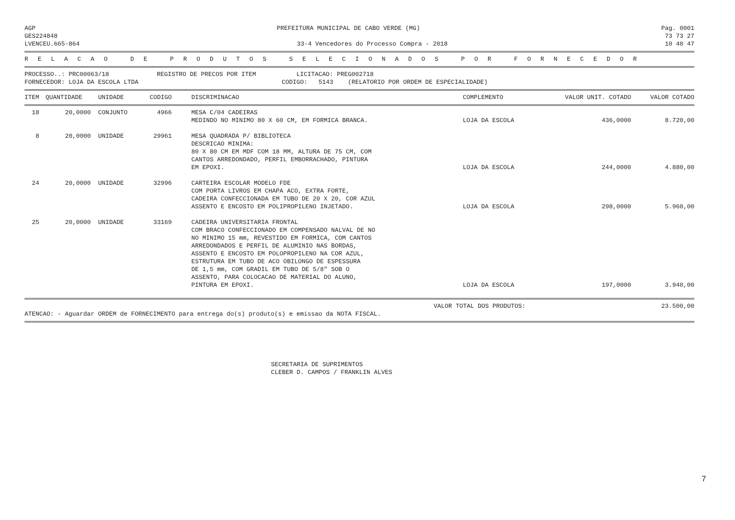AGP PREFEITURA MUNICIPAL DE CABO VERDE (MG) Pag. 0001
GES224848 73 73 27
LVENCEU.665-864 33-4 Vencedores do Processo Compra - 2018 10 40 47
R E L A C A O D E P R O D U T O S S E L E C I O N A D O S P O R F O R N E C E D O R
PROCESSO..: PRC00063/18 REGISTRO DE PRECOS POR ITEM LICITACAO: PREG002718 FORNECEDOR: LOJA DA ESCOLA LTDA CODIGO: 5143 (RELATORIO POR ORDEM DE ESPECIALIDADE)
| ITEM | QUANTIDADE | UNIDADE | CODIGO | DISCRIMINACAO | COMPLEMENTO | VALOR UNIT. COTADO | VALOR COTADO |
| --- | --- | --- | --- | --- | --- | --- | --- |
| 18 | 20,0000 | CONJUNTO | 4966 | MESA C/04 CADEIRAS MEDINDO NO MINIMO 80 X 60 CM, EM FORMICA BRANCA. | LOJA DA ESCOLA | 436,0000 | 8.720,00 |
| 8 | 20,0000 | UNIDADE | 29961 | MESA QUADRADA P/ BIBLIOTECA DESCRICAO MINIMA: 80 X 80 CM EM MDF COM 18 MM, ALTURA DE 75 CM, COM CANTOS ARREDONDADO, PERFIL EMBORRACHADO, PINTURA EM EPOXI. | LOJA DA ESCOLA | 244,0000 | 4.880,00 |
| 24 | 20,0000 | UNIDADE | 32996 | CARTEIRA ESCOLAR MODELO FDE COM PORTA LIVROS EM CHAPA ACO, EXTRA FORTE, CADEIRA CONFECCIONADA EM TUBO DE 20 X 20, COR AZUL ASSENTO E ENCOSTO EM POLIPROPILENO INJETADO. | LOJA DA ESCOLA | 298,0000 | 5.960,00 |
| 25 | 20,0000 | UNIDADE | 33169 | CADEIRA UNIVERSITARIA FRONTAL COM BRACO CONFECCIONADO EM COMPENSADO NALVAL DE NO NO MINIMO 15 mm, REVESTIDO EM FORMICA, COM CANTOS ARREDONDADOS E PERFIL DE ALUMINIO NAS BORDAS, ASSENTO E ENCOSTO EM POLOPROPILENO NA COR AZUL, ESTRUTURA EM TUBO DE ACO OBILONGO DE ESPESSURA DE 1,5 mm, COM GRADIL EM TUBO DE 5/8" SOB O ASSENTO, PARA COLOCACAO DE MATERIAL DO ALUNO, PINTURA EM EPOXI. | LOJA DA ESCOLA | 197,0000 | 3.940,00 |
VALOR TOTAL DOS PRODUTOS: 23.500,00
ATENCAO: - Aguardar ORDEM de FORNECIMENTO para entrega do(s) produto(s) e emissao da NOTA FISCAL.
SECRETARIA DE SUPRIMENTOS
CLEBER D. CAMPOS / FRANKLIN ALVES
7